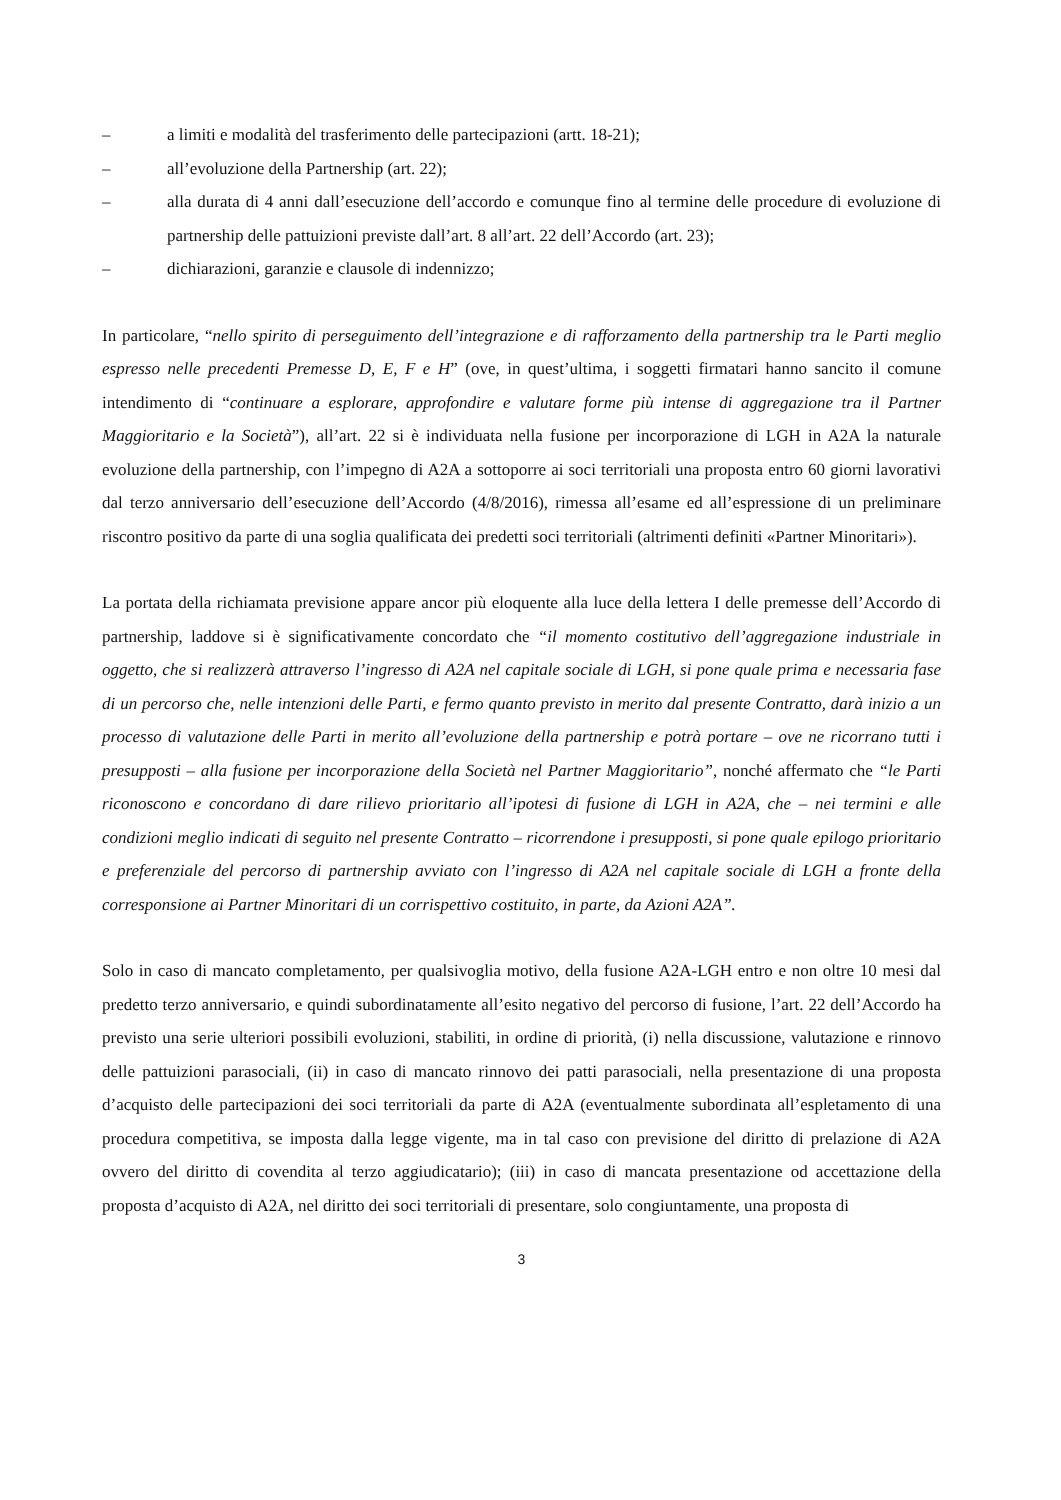– a limiti e modalità del trasferimento delle partecipazioni (artt. 18-21);
– all’evoluzione della Partnership (art. 22);
– alla durata di 4 anni dall’esecuzione dell’accordo e comunque fino al termine delle procedure di evoluzione di partnership delle pattuizioni previste dall’art. 8 all’art. 22 dell’Accordo (art. 23);
– dichiarazioni, garanzie e clausole di indennizzo;
In particolare, “nello spirito di perseguimento dell’integrazione e di rafforzamento della partnership tra le Parti meglio espresso nelle precedenti Premesse D, E, F e H” (ove, in quest’ultima, i soggetti firmatari hanno sancito il comune intendimento di “continuare a esplorare, approfondire e valutare forme più intense di aggregazione tra il Partner Maggioritario e la Società”), all’art. 22 si è individuata nella fusione per incorporazione di LGH in A2A la naturale evoluzione della partnership, con l’impegno di A2A a sottoporre ai soci territoriali una proposta entro 60 giorni lavorativi dal terzo anniversario dell’esecuzione dell’Accordo (4/8/2016), rimessa all’esame ed all’espressione di un preliminare riscontro positivo da parte di una soglia qualificata dei predetti soci territoriali (altrimenti definiti «Partner Minoritari»).
La portata della richiamata previsione appare ancor più eloquente alla luce della lettera I delle premesse dell’Accordo di partnership, laddove si è significativamente concordato che “il momento costitutivo dell’aggregazione industriale in oggetto, che si realizzerà attraverso l’ingresso di A2A nel capitale sociale di LGH, si pone quale prima e necessaria fase di un percorso che, nelle intenzioni delle Parti, e fermo quanto previsto in merito dal presente Contratto, darà inizio a un processo di valutazione delle Parti in merito all’evoluzione della partnership e potrà portare – ove ne ricorrano tutti i presupposti – alla fusione per incorporazione della Società nel Partner Maggioritario”, nonché affermato che “le Parti riconoscono e concordano di dare rilievo prioritario all’ipotesi di fusione di LGH in A2A, che – nei termini e alle condizioni meglio indicati di seguito nel presente Contratto – ricorrendone i presupposti, si pone quale epilogo prioritario e preferenziale del percorso di partnership avviato con l’ingresso di A2A nel capitale sociale di LGH a fronte della corresponsione ai Partner Minoritari di un corrispettivo costituito, in parte, da Azioni A2A”.
Solo in caso di mancato completamento, per qualsivoglia motivo, della fusione A2A-LGH entro e non oltre 10 mesi dal predetto terzo anniversario, e quindi subordinatamente all’esito negativo del percorso di fusione, l’art. 22 dell’Accordo ha previsto una serie ulteriori possibili evoluzioni, stabiliti, in ordine di priorità, (i) nella discussione, valutazione e rinnovo delle pattuizioni parasociali, (ii) in caso di mancato rinnovo dei patti parasociali, nella presentazione di una proposta d’acquisto delle partecipazioni dei soci territoriali da parte di A2A (eventualmente subordinata all’espletamento di una procedura competitiva, se imposta dalla legge vigente, ma in tal caso con previsione del diritto di prelazione di A2A ovvero del diritto di covendita al terzo aggiudicatario); (iii) in caso di mancata presentazione od accettazione della proposta d’acquisto di A2A, nel diritto dei soci territoriali di presentare, solo congiuntamente, una proposta di
3